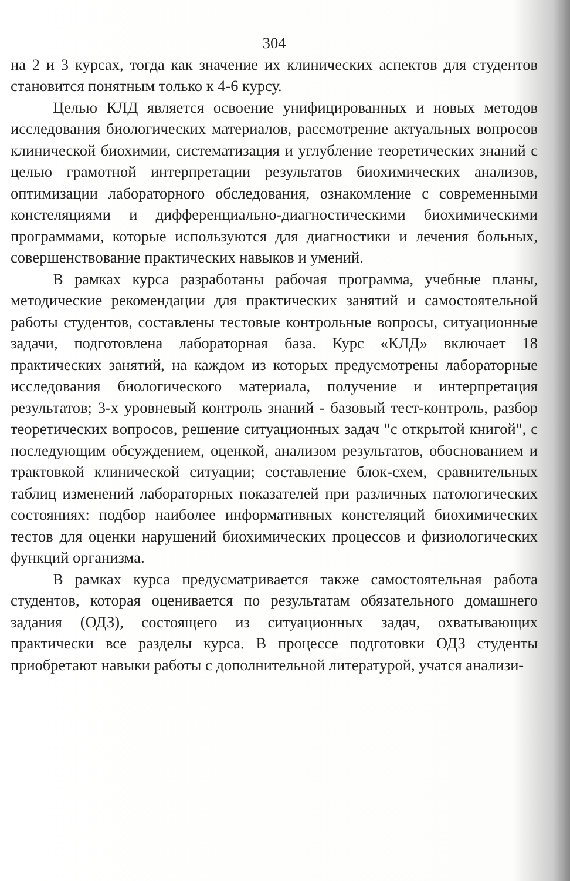304
на 2 и 3 курсах, тогда как значение их клинических аспектов для студентов становится понятным только к 4-6 курсу.
Целью КЛД является освоение унифицированных и новых методов исследования биологических материалов, рассмотрение актуальных вопросов клинической биохимии, систематизация и углубление теоретических знаний с целью грамотной интерпретации результатов биохимических анализов, оптимизации лабораторного обследования, ознакомление с современными констеляциями и дифференциально-диагностическими биохимическими программами, которые используются для диагностики и лечения больных, совершенствование практических навыков и умений.
В рамках курса разработаны рабочая программа, учебные планы, методические рекомендации для практических занятий и самостоятельной работы студентов, составлены тестовые контрольные вопросы, ситуационные задачи, подготовлена лабораторная база. Курс «КЛД» включает 18 практических занятий, на каждом из которых предусмотрены лабораторные исследования биологического материала, получение и интерпретация результатов; 3-х уровневый контроль знаний - базовый тест-контроль, разбор теоретических вопросов, решение ситуационных задач "с открытой книгой", с последующим обсуждением, оценкой, анализом результатов, обоснованием и трактовкой клинической ситуации; составление блок-схем, сравнительных таблиц изменений лабораторных показателей при различных патологических состояниях: подбор наиболее информативных констеляций биохимических тестов для оценки нарушений биохимических процессов и физиологических функций организма.
В рамках курса предусматривается также самостоятельная работа студентов, которая оценивается по результатам обязательного домашнего задания (ОДЗ), состоящего из ситуационных задач, охватывающих практически все разделы курса. В процессе подготовки ОДЗ студенты приобретают навыки работы с дополнительной литературой, учатся анализи-